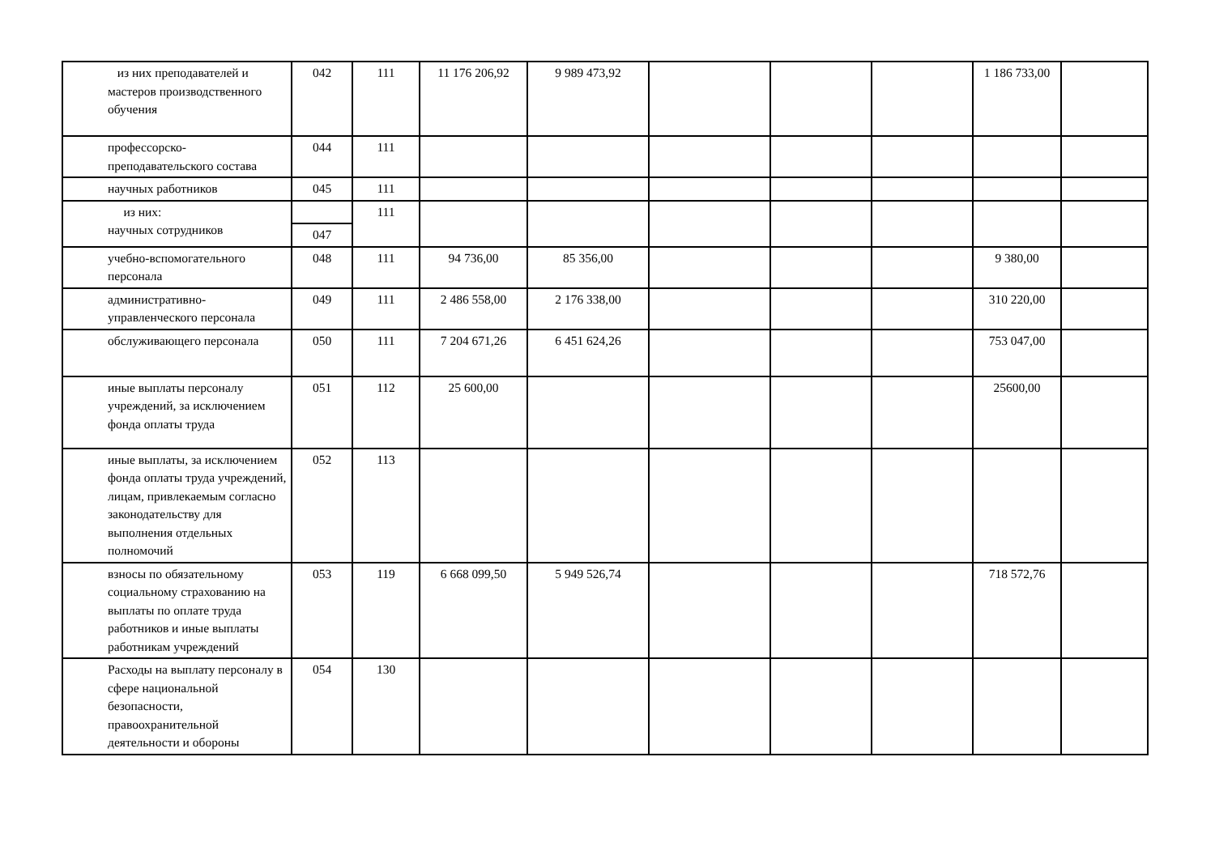| из них преподавателей и мастеров производственного обучения | 042 | 111 | 11 176 206,92 | 9 989 473,92 | | | | 1 186 733,00 | |
| профессорско-преподавательского состава | 044 | 111 | | | | | | | |
| научных работников | 045 | 111 | | | | | | | |
| из них: научных сотрудников | | 111 | | | | | | | |
| | 047 | | | | | | | | |
| учебно-вспомогательного персонала | 048 | 111 | 94 736,00 | 85 356,00 | | | | 9 380,00 | |
| административно-управленческого персонала | 049 | 111 | 2 486 558,00 | 2 176 338,00 | | | | 310 220,00 | |
| обслуживающего персонала | 050 | 111 | 7 204 671,26 | 6 451 624,26 | | | | 753 047,00 | |
| иные выплаты персоналу учреждений, за исключением фонда оплаты труда | 051 | 112 | 25 600,00 | | | | | 25600,00 | |
| иные выплаты, за исключением фонда оплаты труда учреждений, лицам, привлекаемым согласно законодательству для выполнения отдельных полномочий | 052 | 113 | | | | | | | |
| взносы по обязательному социальному страхованию на выплаты по оплате труда работников и иные выплаты работникам учреждений | 053 | 119 | 6 668 099,50 | 5 949 526,74 | | | | 718 572,76 | |
| Расходы на выплату персоналу в сфере национальной безопасности, правоохранительной деятельности и обороны | 054 | 130 | | | | | | | |